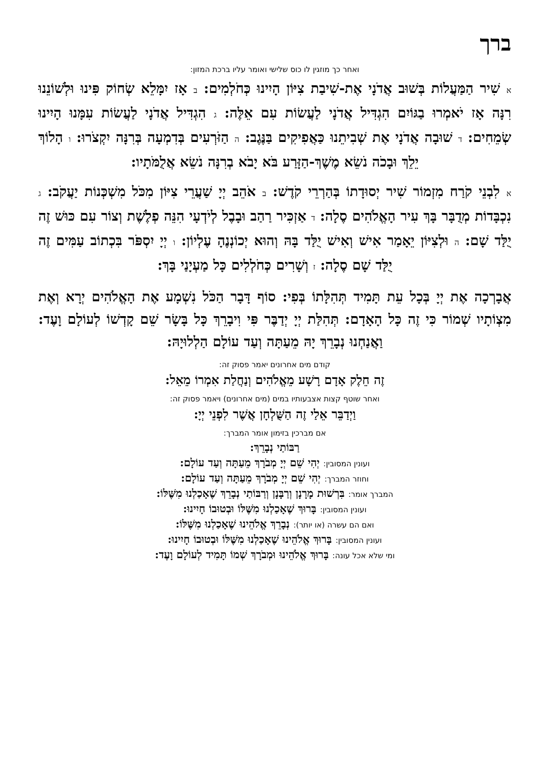ברך
ואחר כך מוזגין לו כוס שלישי ואומר עליו ברכת המזון:
א שִׁיר הַמַּעֲלוֹת בְּשׁוּב אֲדֹנָי אֶת-שִׁיבַת צִיּוֹן הָיִינוּ כְּחֹלְמִים: ב אָז יִמָּלֵא שְׂחוֹק פִּינוּ וּלְשׁוֹנֵנוּ רִנָּה אָז יֹאמְרוּ בַגּוֹיִם הִגְדִּיל אֲדֹנָי לַעֲשׂוֹת עִם אֵלֶּה: ג הִגְדִּיל אֲדֹנָי לַעֲשׂוֹת עִמָּנוּ הָיִינוּ שְׂמֵחִים: ד שׁוּבָה אֲדֹנָי אֶת שְׁבִיתֵנוּ כַּאֲפִיקִים בַּנֶּגֶב: ה הַזֹּרְעִים בְּדִמְעָה בְּרִנָּה יִקְצֹרוּ: ו הָלוֹךְ יֵלֵךְ וּבָכֹה נֹשֵׂא מֶשֶׁךְ-הַזָּרַע בֹּא יָבֹא בְרִנָּה נֹשֵׂא אֲלֻמֹּתָיו:
א לִבְנֵי קֹרַח מִזְמוֹר שִׁיר יְסוּדָתוֹ בְּהַרְרֵי קֹדֶשׁ: ב אֹהֵב יְיָ שַׁעֲרֵי צִיּוֹן מִכֹּל מִשְׁכְּנוֹת יַעֲקֹב: ג נִכְבָּדוֹת מְדֻבָּר בָּךְ עִיר הָאֱלֹהִים סֶלָה: ד אַזְכִּיר רַהַב וּבָבֶל לְיֹדְעָי הִנֵּה פְלֶשֶׁת וְצוֹר עִם כּוּשׁ זֶה יֻלַּד שָׁם: ה וּלְצִיּוֹן יֵאָמַר אִישׁ וְאִישׁ יֻלַּד בָּהּ וְהוּא יְכוֹנְנֶהָ עֶלְיוֹן: ו יְיָ יִסְפֹּר בִּכְתוֹב עַמִּים זֶה יֻלַּד שָׁם סֶלָה: ז וְשָׁרִים כְּחֹלְלִים כָּל מַעְיָנַי בָּךְ:
אֲבָרְכָה אֶת יְיָ בְּכָל עֵת תָּמִיד תְּהִלָּתוֹ בְּפִי: סוֹף דָּבָר הַכֹּל נִשְׁמָע אֶת הָאֱלֹהִים יְרָא וְאֶת מִצְוֹתָיו שְׁמוֹר כִּי זֶה כָּל הָאָדָם: תְּהִלַּת יְיָ יְדַבֶּר פִּי וִיבָרֵךְ כָּל בָּשָׂר שֵׁם קָדְשׁוֹ לְעוֹלָם וָעֶד: וַאֲנַחְנוּ נְבָרֵךְ יָהּ מֵעַתָּה וְעַד עוֹלָם הַלְלוּיָהּ:
קודם מים אחרונים יאמר פסוק זה:
זֶה חֵלֶק אָדָם רָשָׁע מֵאֱלֹהִים וְנַחֲלַת אִמְרוֹ מֵאֵל:
ואחר שוטף קצות אצבעותיו במים (מים אחרונים) ויאמר פסוק זה:
וַיְדַבֵּר אֵלַי זֶה הַשֻּׁלְחָן אֲשֶׁר לִפְנֵי יְיָ:
אם מברכין בזימון אומר המברך:
רַבּוֹתַי נְבָרֵךְ:
ועונין המסובין: יְהִי שֵׁם יְיָ מְבֹרָךְ מֵעַתָּה וְעַד עוֹלָם:
וחוזר המברך: יְהִי שֵׁם יְיָ מְבֹרָךְ מֵעַתָּה וְעַד עוֹלָם:
המברך אומר: בִּרְשׁוּת מָרָנָן וְרַבָּנָן וְרַבּוֹתַי נְבָרֵךְ שֶׁאָכַלְנוּ מִשֶּׁלּוֹ:
ועונין המסובין: בָּרוּךְ שֶׁאָכַלְנוּ מִשֶּׁלּוֹ וּבְטוּבוֹ חָיִינוּ:
ואם הם עשרה (או יותר): נְבָרֵךְ אֱלֹהֵינוּ שֶׁאָכַלְנוּ מִשֶּׁלּוֹ:
ועונין המסובין: בָּרוּךְ אֱלֹהֵינוּ שֶׁאָכַלְנוּ מִשֶּׁלּוֹ וּבְטוּבוֹ חָיִינוּ:
ומי שלא אכל עונה: בָּרוּךְ אֱלֹהֵינוּ וּמְבֹרָךְ שְׁמוֹ תָּמִיד לְעוֹלָם וָעֶד: